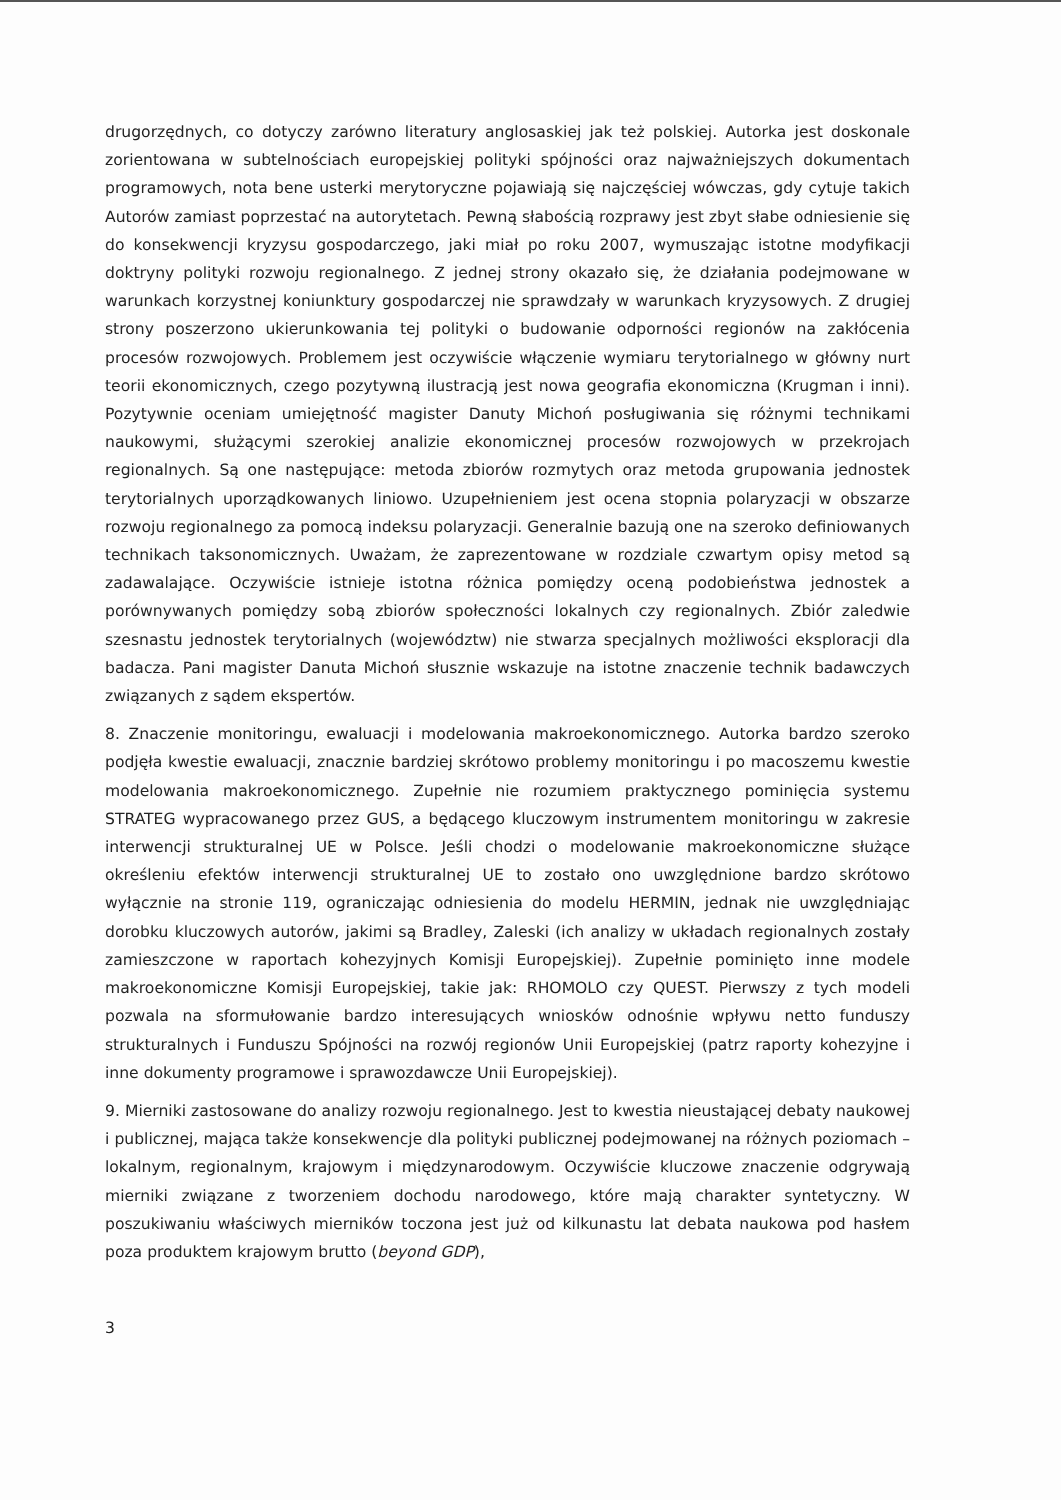drugorzędnych, co dotyczy zarówno literatury anglosaskiej jak też polskiej. Autorka jest doskonale zorientowana w subtelnościach europejskiej polityki spójności oraz najważniejszych dokumentach programowych, nota bene usterki merytoryczne pojawiają się najczęściej wówczas, gdy cytuje takich Autorów zamiast poprzestać na autorytetach. Pewną słabością rozprawy jest zbyt słabe odniesienie się do konsekwencji kryzysu gospodarczego, jaki miał po roku 2007, wymuszając istotne modyfikacji doktryny polityki rozwoju regionalnego. Z jednej strony okazało się, że działania podejmowane w warunkach korzystnej koniunktury gospodarczej nie sprawdzały w warunkach kryzysowych. Z drugiej strony poszerzono ukierunkowania tej polityki o budowanie odporności regionów na zakłócenia procesów rozwojowych. Problemem jest oczywiście włączenie wymiaru terytorialnego w główny nurt teorii ekonomicznych, czego pozytywną ilustracją jest nowa geografia ekonomiczna (Krugman i inni). Pozytywnie oceniam umiejętność magister Danuty Michoń posługiwania się różnymi technikami naukowymi, służącymi szerokiej analizie ekonomicznej procesów rozwojowych w przekrojach regionalnych. Są one następujące: metoda zbiorów rozmytych oraz metoda grupowania jednostek terytorialnych uporządkowanych liniowo. Uzupełnieniem jest ocena stopnia polaryzacji w obszarze rozwoju regionalnego za pomocą indeksu polaryzacji. Generalnie bazują one na szeroko definiowanych technikach taksonomicznych. Uważam, że zaprezentowane w rozdziale czwartym opisy metod są zadawalające. Oczywiście istnieje istotna różnica pomiędzy oceną podobieństwa jednostek a porównywanych pomiędzy sobą zbiorów społeczności lokalnych czy regionalnych. Zbiór zaledwie szesnastu jednostek terytorialnych (województw) nie stwarza specjalnych możliwości eksploracji dla badacza. Pani magister Danuta Michoń słusznie wskazuje na istotne znaczenie technik badawczych związanych z sądem ekspertów.
8. Znaczenie monitoringu, ewaluacji i modelowania makroekonomicznego. Autorka bardzo szeroko podjęła kwestie ewaluacji, znacznie bardziej skrótowo problemy monitoringu i po macoszemu kwestie modelowania makroekonomicznego. Zupełnie nie rozumiem praktycznego pominięcia systemu STRATEG wypracowanego przez GUS, a będącego kluczowym instrumentem monitoringu w zakresie interwencji strukturalnej UE w Polsce. Jeśli chodzi o modelowanie makroekonomiczne służące określeniu efektów interwencji strukturalnej UE to zostało ono uwzględnione bardzo skrótowo wyłącznie na stronie 119, ograniczając odniesienia do modelu HERMIN, jednak nie uwzględniając dorobku kluczowych autorów, jakimi są Bradley, Zaleski (ich analizy w układach regionalnych zostały zamieszczone w raportach kohezyjnych Komisji Europejskiej). Zupełnie pominięto inne modele makroekonomiczne Komisji Europejskiej, takie jak: RHOMOLO czy QUEST. Pierwszy z tych modeli pozwala na sformułowanie bardzo interesujących wniosków odnośnie wpływu netto funduszy strukturalnych i Funduszu Spójności na rozwój regionów Unii Europejskiej (patrz raporty kohezyjne i inne dokumenty programowe i sprawozdawcze Unii Europejskiej).
9. Mierniki zastosowane do analizy rozwoju regionalnego. Jest to kwestia nieustającej debaty naukowej i publicznej, mająca także konsekwencje dla polityki publicznej podejmowanej na różnych poziomach – lokalnym, regionalnym, krajowym i międzynarodowym. Oczywiście kluczowe znaczenie odgrywają mierniki związane z tworzeniem dochodu narodowego, które mają charakter syntetyczny. W poszukiwaniu właściwych mierników toczona jest już od kilkunastu lat debata naukowa pod hasłem poza produktem krajowym brutto (beyond GDP),
3